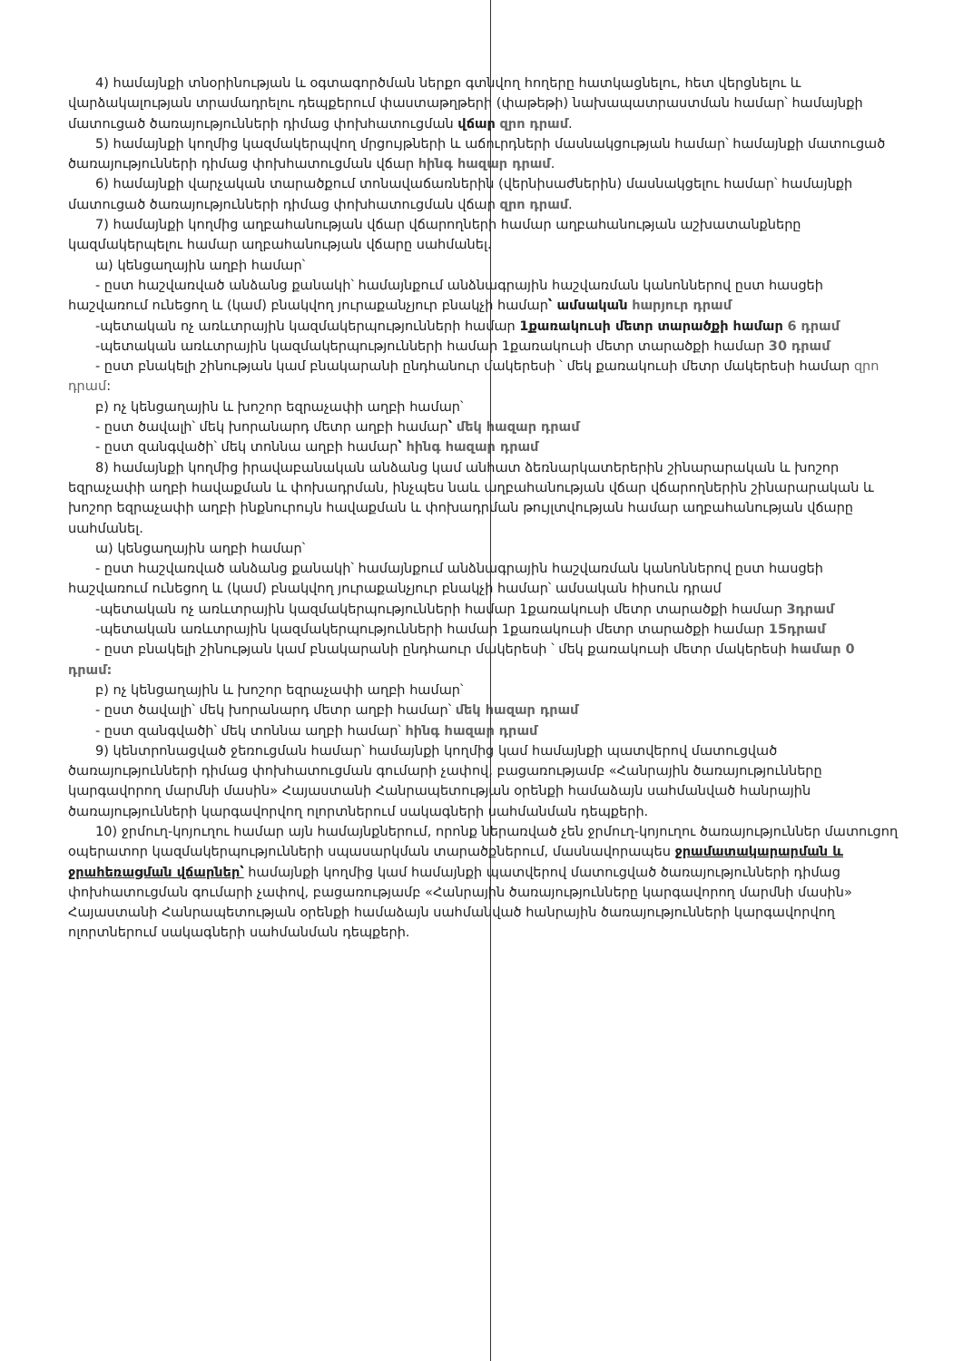4) համայնքի տնօրինության և օգտագործման ներքո գտնվող հողերը հատկացնելու, հետ վերցնելու և վարձակալության տրամադրելու դեպքերում փաստաթղթերի (փաթեթի) նախապատրաստման համար՝ համայնքի մատուցած ծառայությունների դիմաց փոխհատուցման վճար զրո դրամ.
5) համայնքի կողմից կազմակերպվող մրցույթների և աճուրդների մասնակցության համար՝ համայնքի մատուցած ծառայությունների դիմաց փոխհատուցման վճար հինգ հազար դրամ.
6) համայնքի վարչական տարածքում տոնավաճառներին (վերնիսաժներին) մասնակցելու համար՝ համայնքի մատուցած ծառայությունների դիմաց փոխհատուցման վճար զրո դրամ.
7) համայնքի կողմից աղբահանության վճար վճարողների համար աղբահանության աշխատանքները կազմակերպելու համար աղբահանության վճարը սահմանել.
ա) կենցաղային աղբի համար՝
- ըստ հաշվառված անձանց քանակի՝ համայնքում անձնագրային հաշվառման կանոններով ըստ հասցեի հաշվառում ունեցող և (կամ) բնակվող յուրաքանչյուր բնակչի համար՝ ամսական հարյուր դրամ
-պետական ոչ առևտրային կազմակերպությունների համար 1քառակուսի մետր տարածքի համար 6 դրամ
-պետական առևտրային կազմակերպությունների համար 1քառակուսի մետր տարածքի համար 30 դրամ
- ըստ բնակելի շինության կամ բնակարանի ընդհանուր մակերեսի ՝ մեկ քառակուսի մետր մակերեսի համար զրո դրամ:
բ) ոչ կենցաղային և խոշոր եզրաչափի աղբի համար՝
- ըստ ծավալի՝ մեկ խորանարդ մետր աղբի համար՝ մեկ հազար դրամ
- ըստ զանգվածի՝ մեկ տոննա աղբի համար՝ հինգ հազար դրամ
8) համայնքի կողմից իրավաբանական անձանց կամ անհատ ձեռնարկատերերին շինարարական և խոշոր եզրաչափի աղբի հավաքման և փոխադրման, ինչպես նաև աղբահանության վճար վճարողներին շինարարական և խոշոր եզրաչափի աղբի ինքնուրույն հավաքման և փոխադրման թույլտվության համար աղբահանության վճարը սահմանել.
ա) կենցաղային աղբի համար՝
- ըստ հաշվառված անձանց քանակի՝ համայնքում անձնագրային հաշվառման կանոններով ըստ հասցեի հաշվառում ունեցող և (կամ) բնակվող յուրաքանչյուր բնակչի համար՝ ամսական հիսուն դրամ
-պետական ոչ առևտրային կազմակերպությունների համար 1քառակուսի մետր տարածքի համար 3դրամ
-պետական առևտրային կազմակերպությունների համար 1քառակուսի մետր տարածքի համար 15դրամ
- ըստ բնակելի շինության կամ բնակարանի ընդհաուր մակերեսի ՝ մեկ քառակուսի մետր մակերեսի համար 0 դրամ:
բ) ոչ կենցաղային և խոշոր եզրաչափի աղբի համար՝
- ըստ ծավալի՝ մեկ խորանարդ մետր աղբի համար՝ մեկ հազար դրամ
- ըստ զանգվածի՝ մեկ տոննա աղբի համար՝ հինգ հազար դրամ
9) կենտրոնացված ջեռուցման համար՝ համայնքի կողմից կամ համայնքի պատվերով մատուցված ծառայությունների դիմաց փոխհատուցման գումարի չափով, բացառությամբ «Հանրային ծառայությունները կարգավորող մարմնի մասին» Հայաստանի Հանրապետության օրենքի համաձայն սահմանված հանրային ծառայությունների կարգավորվող ոլորտներում սակագների սահմանման դեպքերի.
10) ջրմուղ-կոյուղու համար այն համայնքներում, որոնք ներառված չեն ջրմուղ-կոյուղու ծառայություններ մատուցող օպերատոր կազմակերպությունների սպասարկման տարածքներում, մասնավորապես ջրամատակարարման և ջրահեռացման վճարներ՝ համայնքի կողմից կամ համայնքի պատվերով մատուցված ծառայությունների դիմաց փոխհատուցման գումարի չափով, բացառությամբ «Հանրային ծառայությունները կարգավորող մարմնի մասին» Հայաստանի Հանրապետության օրենքի համաձայն սահմանված հանրային ծառայությունների կարգավորվող ոլորտներում սակագների սահմանման դեպքերի.